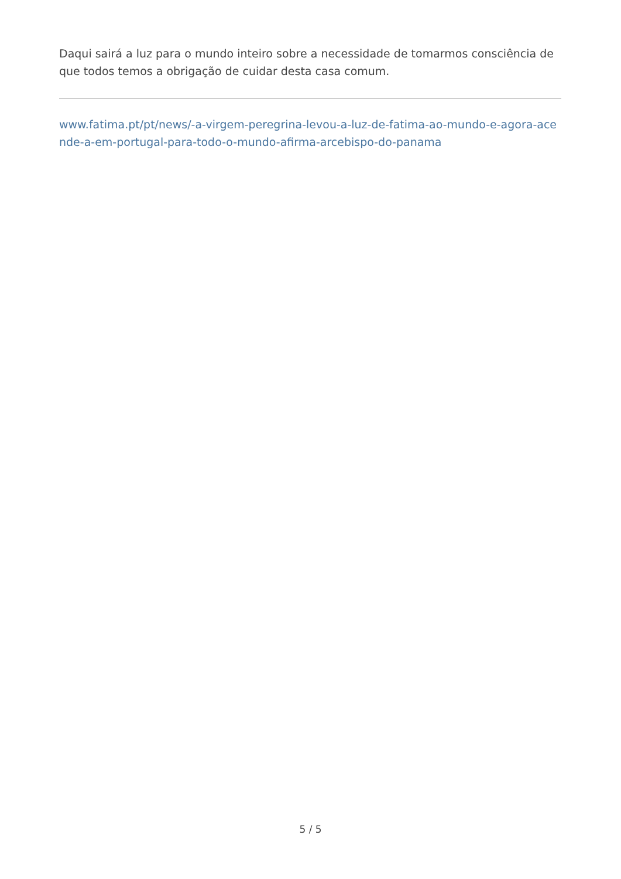Daqui sairá a luz para o mundo inteiro sobre a necessidade de tomarmos consciência de que todos temos a obrigação de cuidar desta casa comum.
www.fatima.pt/pt/news/-a-virgem-peregrina-levou-a-luz-de-fatima-ao-mundo-e-agora-acende-a-em-portugal-para-todo-o-mundo-afirma-arcebispo-do-panama
5 / 5